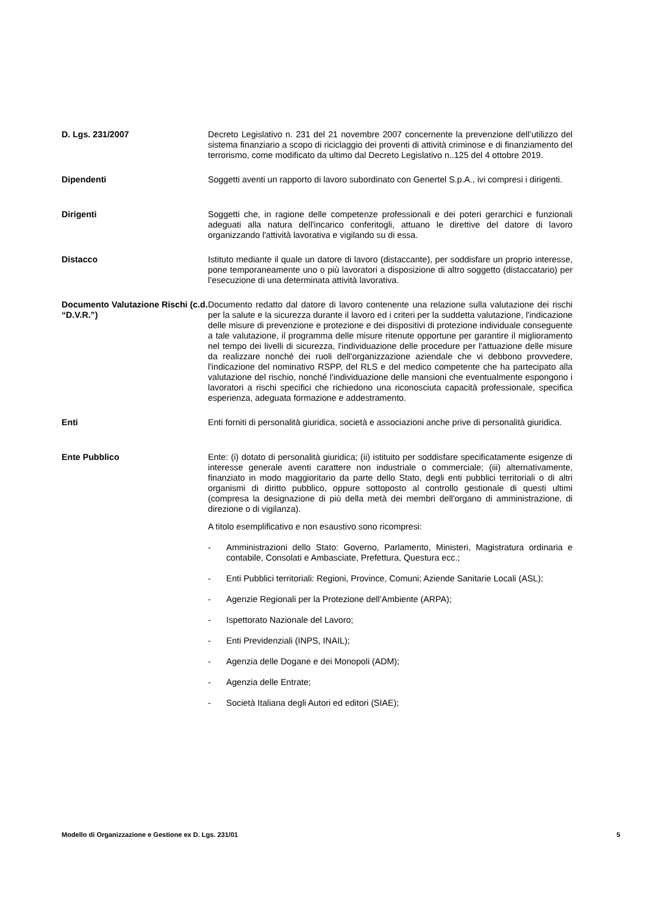D. Lgs. 231/2007 Decreto Legislativo n. 231 del 21 novembre 2007 concernente la prevenzione dell’utilizzo del sistema finanziario a scopo di riciclaggio dei proventi di attività criminose e di finanziamento del terrorismo, come modificato da ultimo dal Decreto Legislativo n..125 del 4 ottobre 2019.
Dipendenti Soggetti aventi un rapporto di lavoro subordinato con Genertel S.p.A., ivi compresi i dirigenti.
Dirigenti Soggetti che, in ragione delle competenze professionali e dei poteri gerarchici e funzionali adeguati alla natura dell'incarico conferitogli, attuano le direttive del datore di lavoro organizzando l'attività lavorativa e vigilando su di essa.
Distacco Istituto mediante il quale un datore di lavoro (distaccante), per soddisfare un proprio interesse, pone temporaneamente uno o più lavoratori a disposizione di altro soggetto (distaccatario) per l’esecuzione di una determinata attività lavorativa.
Documento Valutazione Rischi (c.d. “D.V.R.”)
Documento redatto dal datore di lavoro contenente una relazione sulla valutazione dei rischi per la salute e la sicurezza durante il lavoro ed i criteri per la suddetta valutazione, l'indicazione delle misure di prevenzione e protezione e dei dispositivi di protezione individuale conseguente a tale valutazione, il programma delle misure ritenute opportune per garantire il miglioramento nel tempo dei livelli di sicurezza, l'individuazione delle procedure per l'attuazione delle misure da realizzare nonché dei ruoli dell'organizzazione aziendale che vi debbono provvedere, l'indicazione del nominativo RSPP, del RLS e del medico competente che ha partecipato alla valutazione del rischio, nonché l'individuazione delle mansioni che eventualmente espongono i lavoratori a rischi specifici che richiedono una riconosciuta capacità professionale, specifica esperienza, adeguata formazione e addestramento.
Enti Enti forniti di personalità giuridica, società e associazioni anche prive di personalità giuridica.
Ente Pubblico Ente: (i) dotato di personalità giuridica; (ii) istituito per soddisfare specificatamente esigenze di interesse generale aventi carattere non industriale o commerciale; (iii) alternativamente, finanziato in modo maggioritario da parte dello Stato, degli enti pubblici territoriali o di altri organismi di diritto pubblico, oppure sottoposto al controllo gestionale di questi ultimi (compresa la designazione di più della metà dei membri dell'organo di amministrazione, di direzione o di vigilanza).
A titolo esemplificativo e non esaustivo sono ricompresi:
- Amministrazioni dello Stato: Governo, Parlamento, Ministeri, Magistratura ordinaria e contabile, Consolati e Ambasciate, Prefettura, Questura ecc.;
- Enti Pubblici territoriali: Regioni, Province, Comuni; Aziende Sanitarie Locali (ASL);
- Agenzie Regionali per la Protezione dell’Ambiente (ARPA);
- Ispettorato Nazionale del Lavoro;
- Enti Previdenziali (INPS, INAIL);
- Agenzia delle Dogane e dei Monopoli (ADM);
- Agenzia delle Entrate;
- Società Italiana degli Autori ed editori (SIAE);
Modello di Organizzazione e Gestione ex D. Lgs. 231/01 5